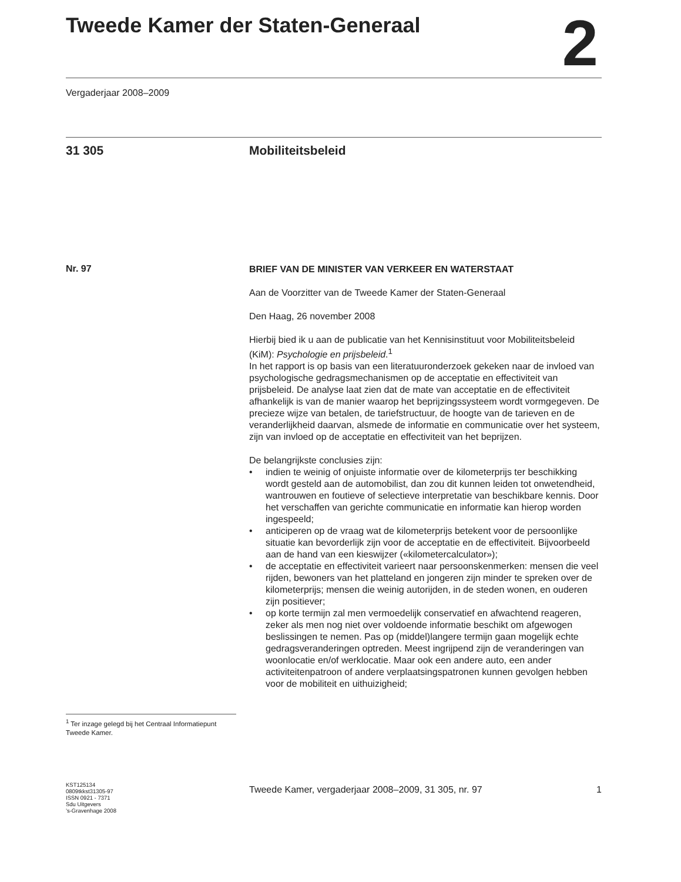Tweede Kamer der Staten-Generaal
2
Vergaderjaar 2008–2009
31 305 Mobiliteitsbeleid
Nr. 97
<sup>1</sup> Ter inzage gelegd bij het Centraal Informatiepunt Tweede Kamer.
KST125134
0809tkkst31305-97
ISSN 0921 - 7371
Sdu Uitgevers
’s-Gravenhage 2008
BRIEF VAN DE MINISTER VAN VERKEER EN WATERSTAAT
Aan de Voorzitter van de Tweede Kamer der Staten-Generaal
Den Haag, 26 november 2008
Hierbij bied ik u aan de publicatie van het Kennisinstituut voor Mobiliteitsbeleid (KiM): Psychologie en prijsbeleid.<sup>1</sup>
In het rapport is op basis van een literatuuronderzoek gekeken naar de invloed van psychologische gedragsmechanismen op de acceptatie en effectiviteit van prijsbeleid. De analyse laat zien dat de mate van acceptatie en de effectiviteit afhankelijk is van de manier waarop het beprijzingssysteem wordt vormgegeven. De precieze wijze van betalen, de tariefstructuur, de hoogte van de tarieven en de veranderlijkheid daarvan, alsmede de informatie en communicatie over het systeem, zijn van invloed op de acceptatie en effectiviteit van het beprijzen.
De belangrijkste conclusies zijn:
• indien te weinig of onjuiste informatie over de kilometerprijs ter beschikking wordt gesteld aan de automobilist, dan zou dit kunnen leiden tot onwetendheid, wantrouwen en foutieve of selectieve interpretatie van beschikbare kennis. Door het verschaffen van gerichte communicatie en informatie kan hierop worden ingespeeld;
• anticiperen op de vraag wat de kilometerprijs betekent voor de persoonlijke situatie kan bevorderlijk zijn voor de acceptatie en de effectiviteit. Bijvoorbeeld aan de hand van een kieswijzer («kilometercalculator»);
• de acceptatie en effectiviteit varieert naar persoonskenmerken: mensen die veel rijden, bewoners van het platteland en jongeren zijn minder te spreken over de kilometerprijs; mensen die weinig autorijden, in de steden wonen, en ouderen zijn positiever;
• op korte termijn zal men vermoedelijk conservatief en afwachtend reageren, zeker als men nog niet over voldoende informatie beschikt om afgewogen beslissingen te nemen. Pas op (middel)langere termijn gaan mogelijk echte gedragsveranderingen optreden. Meest ingrijpend zijn de veranderingen van woonlocatie en/of werklocatie. Maar ook een andere auto, een ander activiteitenpatroon of andere verplaatsingspatronen kunnen gevolgen hebben voor de mobiliteit en uithuizigheid;
Tweede Kamer, vergaderjaar 2008–2009, 31 305, nr. 97 1